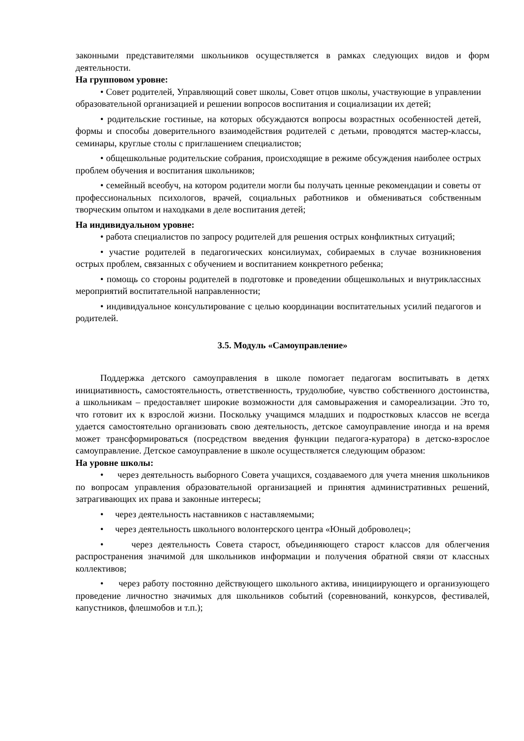законными представителями школьников осуществляется в рамках следующих видов и форм деятельности.
На групповом уровне:
• Совет родителей, Управляющий совет школы, Совет отцов школы, участвующие в управлении образовательной организацией и решении вопросов воспитания и социализации их детей;
• родительские гостиные, на которых обсуждаются вопросы возрастных особенностей детей, формы и способы доверительного взаимодействия родителей с детьми, проводятся мастер-классы, семинары, круглые столы с приглашением специалистов;
• общешкольные родительские собрания, происходящие в режиме обсуждения наиболее острых проблем обучения и воспитания школьников;
• семейный всеобуч, на котором родители могли бы получать ценные рекомендации и советы от профессиональных психологов, врачей, социальных работников и обмениваться собственным творческим опытом и находками в деле воспитания детей;
На индивидуальном уровне:
• работа специалистов по запросу родителей для решения острых конфликтных ситуаций;
• участие родителей в педагогических консилиумах, собираемых в случае возникновения острых проблем, связанных с обучением и воспитанием конкретного ребенка;
• помощь со стороны родителей в подготовке и проведении общешкольных и внутриклассных мероприятий воспитательной направленности;
• индивидуальное консультирование с целью координации воспитательных усилий педагогов и родителей.
3.5. Модуль «Самоуправление»
Поддержка детского самоуправления в школе помогает педагогам воспитывать в детях инициативность, самостоятельность, ответственность, трудолюбие, чувство собственного достоинства, а школьникам – предоставляет широкие возможности для самовыражения и самореализации. Это то, что готовит их к взрослой жизни. Поскольку учащимся младших и подростковых классов не всегда удается самостоятельно организовать свою деятельность, детское самоуправление иногда и на время может трансформироваться (посредством введения функции педагога-куратора) в детско-взрослое самоуправление. Детское самоуправление в школе осуществляется следующим образом:
На уровне школы:
• через деятельность выборного Совета учащихся, создаваемого для учета мнения школьников по вопросам управления образовательной организацией и принятия административных решений, затрагивающих их права и законные интересы;
• через деятельность наставников с наставляемыми;
• через деятельность школьного волонтерского центра «Юный доброволец»;
• через деятельность Совета старост, объединяющего старост классов для облегчения распространения значимой для школьников информации и получения обратной связи от классных коллективов;
• через работу постоянно действующего школьного актива, инициирующего и организующего проведение личностно значимых для школьников событий (соревнований, конкурсов, фестивалей, капустников, флешмобов и т.п.);